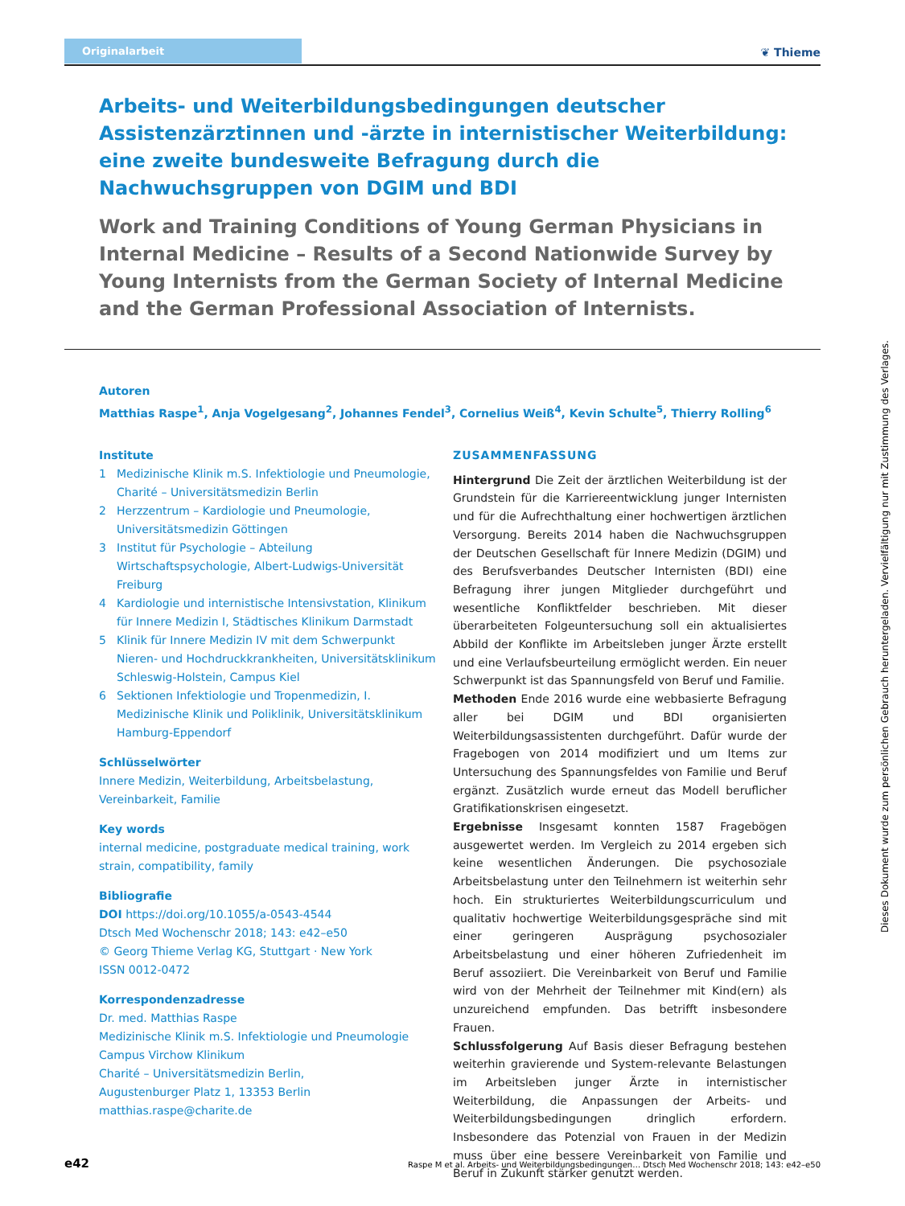Originalarbeit
❦ Thieme
Arbeits- und Weiterbildungsbedingungen deutscher Assistenzärztinnen und -ärzte in internistischer Weiterbildung: eine zweite bundesweite Befragung durch die Nachwuchsgruppen von DGIM und BDI
Work and Training Conditions of Young German Physicians in Internal Medicine – Results of a Second Nationwide Survey by Young Internists from the German Society of Internal Medicine and the German Professional Association of Internists.
Autoren
Matthias Raspe<sup>1</sup>, Anja Vogelgesang<sup>2</sup>, Johannes Fendel<sup>3</sup>, Cornelius Weiß<sup>4</sup>, Kevin Schulte<sup>5</sup>, Thierry Rolling<sup>6</sup>
Institute
1 Medizinische Klinik m.S. Infektiologie und Pneumologie, Charité – Universitätsmedizin Berlin
2 Herzzentrum – Kardiologie und Pneumologie, Universitätsmedizin Göttingen
3 Institut für Psychologie – Abteilung Wirtschaftspsychologie, Albert-Ludwigs-Universität Freiburg
4 Kardiologie und internistische Intensivstation, Klinikum für Innere Medizin I, Städtisches Klinikum Darmstadt
5 Klinik für Innere Medizin IV mit dem Schwerpunkt Nieren- und Hochdruckkrankheiten, Universitätsklinikum Schleswig-Holstein, Campus Kiel
6 Sektionen Infektiologie und Tropenmedizin, I. Medizinische Klinik und Poliklinik, Universitätsklinikum Hamburg-Eppendorf
Schlüsselwörter
Innere Medizin, Weiterbildung, Arbeitsbelastung, Vereinbarkeit, Familie
Key words
internal medicine, postgraduate medical training, work strain, compatibility, family
Bibliografie
DOI https://doi.org/10.1055/a-0543-4544
Dtsch Med Wochenschr 2018; 143: e42–e50
© Georg Thieme Verlag KG, Stuttgart · New York
ISSN 0012-0472
Korrespondenzadresse
Dr. med. Matthias Raspe
Medizinische Klinik m.S. Infektiologie und Pneumologie
Campus Virchow Klinikum
Charité – Universitätsmedizin Berlin,
Augustenburger Platz 1, 13353 Berlin
matthias.raspe@charite.de
ZUSAMMENFASSUNG
Hintergrund Die Zeit der ärztlichen Weiterbildung ist der Grundstein für die Karriereentwicklung junger Internisten und für die Aufrechthaltung einer hochwertigen ärztlichen Versorgung. Bereits 2014 haben die Nachwuchsgruppen der Deutschen Gesellschaft für Innere Medizin (DGIM) und des Berufsverbandes Deutscher Internisten (BDI) eine Befragung ihrer jungen Mitglieder durchgeführt und wesentliche Konfliktfelder beschrieben. Mit dieser überarbeiteten Folgeuntersuchung soll ein aktualisiertes Abbild der Konflikte im Arbeitsleben junger Ärzte erstellt und eine Verlaufsbeurteilung ermöglicht werden. Ein neuer Schwerpunkt ist das Spannungsfeld von Beruf und Familie.
Methoden Ende 2016 wurde eine webbasierte Befragung aller bei DGIM und BDI organisierten Weiterbildungsassistenten durchgeführt. Dafür wurde der Fragebogen von 2014 modifiziert und um Items zur Untersuchung des Spannungsfeldes von Familie und Beruf ergänzt. Zusätzlich wurde erneut das Modell beruflicher Gratifikationskrisen eingesetzt.
Ergebnisse Insgesamt konnten 1587 Fragebögen ausgewertet werden. Im Vergleich zu 2014 ergeben sich keine wesentlichen Änderungen. Die psychosoziale Arbeitsbelastung unter den Teilnehmern ist weiterhin sehr hoch. Ein strukturiertes Weiterbildungscurriculum und qualitativ hochwertige Weiterbildungsgespräche sind mit einer geringeren Ausprägung psychosozialer Arbeitsbelastung und einer höheren Zufriedenheit im Beruf assoziiert. Die Vereinbarkeit von Beruf und Familie wird von der Mehrheit der Teilnehmer mit Kind(ern) als unzureichend empfunden. Das betrifft insbesondere Frauen.
Schlussfolgerung Auf Basis dieser Befragung bestehen weiterhin gravierende und System-relevante Belastungen im Arbeitsleben junger Ärzte in internistischer Weiterbildung, die Anpassungen der Arbeits- und Weiterbildungsbedingungen dringlich erfordern. Insbesondere das Potenzial von Frauen in der Medizin muss über eine bessere Vereinbarkeit von Familie und Beruf in Zukunft stärker genutzt werden.
Dieses Dokument wurde zum persönlichen Gebrauch heruntergeladen. Vervielfältigung nur mit Zustimmung des Verlages.
e42 Raspe M et al. Arbeits- und Weiterbildungsbedingungen… Dtsch Med Wochenschr 2018; 143: e42–e50